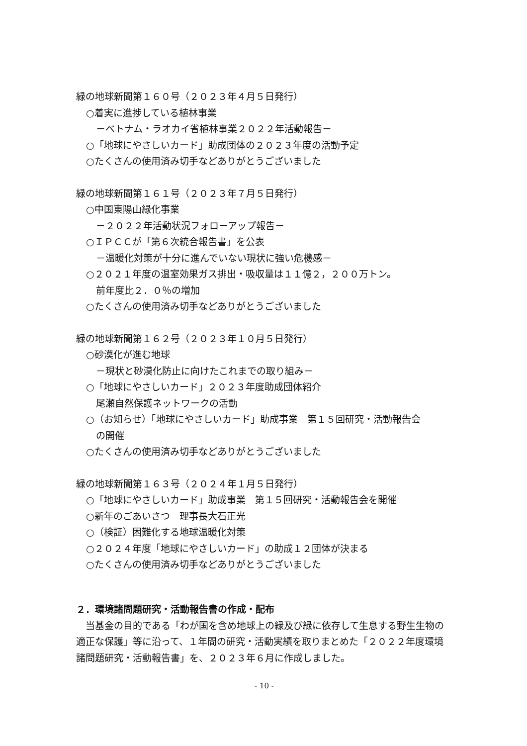緑の地球新聞第１６０号（２０２３年４月５日発行）
○着実に進捗している植林事業
－ベトナム・ラオカイ省植林事業２０２２年活動報告－
○「地球にやさしいカード」助成団体の２０２３年度の活動予定
○たくさんの使用済み切手などありがとうございました
緑の地球新聞第１６１号（２０２３年７月５日発行）
○中国東陽山緑化事業
－２０２２年活動状況フォローアップ報告－
○ＩＰＣＣが「第６次統合報告書」を公表
－温暖化対策が十分に進んでいない現状に強い危機感－
○２０２１年度の温室効果ガス排出・吸収量は１１億２，２００万トン。
前年度比２．０％の増加
○たくさんの使用済み切手などありがとうございました
緑の地球新聞第１６２号（２０２３年１０月５日発行）
○砂漠化が進む地球
－現状と砂漠化防止に向けたこれまでの取り組み－
○「地球にやさしいカード」２０２３年度助成団体紹介
尾瀬自然保護ネットワークの活動
○（お知らせ）「地球にやさしいカード」助成事業　第１５回研究・活動報告会
の開催
○たくさんの使用済み切手などありがとうございました
緑の地球新聞第１６３号（２０２４年１月５日発行）
○「地球にやさしいカード」助成事業　第１５回研究・活動報告会を開催
○新年のごあいさつ　理事長大石正光
○（検証）困難化する地球温暖化対策
○２０２４年度「地球にやさしいカード」の助成１２団体が決まる
○たくさんの使用済み切手などありがとうございました
２．環境諸問題研究・活動報告書の作成・配布
　当基金の目的である「わが国を含め地球上の緑及び緑に依存して生息する野生生物の適正な保護」等に沿って、１年間の研究・活動実績を取りまとめた「２０２２年度環境諸問題研究・活動報告書」を、２０２３年６月に作成しました。
- 10 -